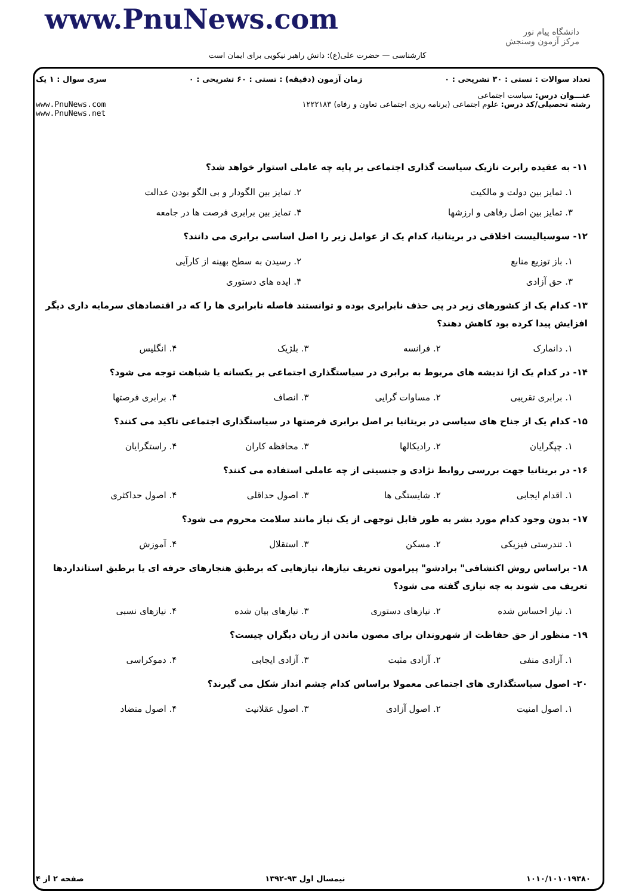www.PnuNews.com
دانشگاه پیام نور
مرکز آزمون وسنجش
کارشناسی — حضرت علی(ع): دانش راهبر نیکویی برای ایمان است
تعداد سوالات : تستی : ۳۰ تشریحی : ۰ زمان آزمون (دقیقه) : تستی : ۶۰ تشریحی : ۰ سری سوال : ۱ یک
عنـــوان درس: سیاست اجتماعی
رشته تحصیلی/کد درس: علوم اجتماعی (برنامه ریزی اجتماعی تعاون و رفاه) ۱۲۲۲۱۸۳ www.PnuNews.com
www.PnuNews.net
۱۱- به عقیده رابرت نازیک سیاست گذاری اجتماعی بر پایه چه عاملی استوار خواهد شد؟
۱. تمایز بین دولت و مالکیت ۲. تمایز بین الگودار و بی الگو بودن عدالت
۳. تمایز بین اصل رفاهی و ارزشها ۴. تمایز بین برابری فرصت ها در جامعه
۱۲- سوسیالیست اخلاقی در بریتانیا، کدام یک از عوامل زیر را اصل اساسی برابری می دانند؟
۱. باز توزیع منابع ۲. رسیدن به سطح بهینه از کارآیی
۳. حق آزادی ۴. ایده های دستوری
۱۳- کدام یک از کشورهای زیر در پی حذف نابرابری بوده و توانستند فاصله نابرابری ها را که در اقتصادهای سرمایه داری دیگر افزایش پیدا کرده بود کاهش دهند؟
۱. دانمارک ۲. فرانسه ۳. بلژیک ۴. انگلیس
۱۴- در کدام یک ازا ندیشه های مربوط به برابری در سیاستگذاری اجتماعی بر یکسانه یا شباهت توجه می شود؟
۱. برابری تقریبی ۲. مساوات گرایی ۳. انصاف ۴. برابری فرصتها
۱۵- کدام یک از جناح های سیاسی در بریتانیا بر اصل برابری فرصتها در سیاستگذاری اجتماعی تاکید می کنند؟
۱. چپگرایان ۲. رادیکالها ۳. محافظه کاران ۴. راستگرایان
۱۶- در بریتانیا جهت بررسی روابط نژادی و جنسیتی از چه عاملی استفاده می کنند؟
۱. اقدام ایجابی ۲. شایستگی ها ۳. اصول حداقلی ۴. اصول حداکثری
۱۷- بدون وجود کدام مورد بشر به طور قابل توجهی از یک نیاز مانند سلامت محروم می شود؟
۱. تندرستی فیزیکی ۲. مسکن ۳. استقلال ۴. آموزش
۱۸- براساس روش اکتشافی" برادشو" پیرامون تعریف نیازها، نیازهایی که برطبق هنجارهای حرفه ای یا برطبق استانداردها تعریف می شوند به چه نیازی گفته می شود؟
۱. نیاز احساس شده ۲. نیازهای دستوری ۳. نیازهای بیان شده ۴. نیازهای نسبی
۱۹- منظور از حق حفاظت از شهروندان برای مصون ماندن از زیان دیگران چیست؟
۱. آزادی منفی ۲. آزادی مثبت ۳. آزادی ایجابی ۴. دموکراسی
۲۰- اصول سیاستگذاری های اجتماعی معمولا براساس کدام چشم انداز شکل می گیرند؟
۱. اصول امنیت ۲. اصول آزادی ۳. اصول عقلانیت ۴. اصول متضاد
۱۰۱۰/۱۰۱۰۱۹۳۸۰ نیمسال اول ۹۳-۱۳۹۲ صفحه ۲ از ۴